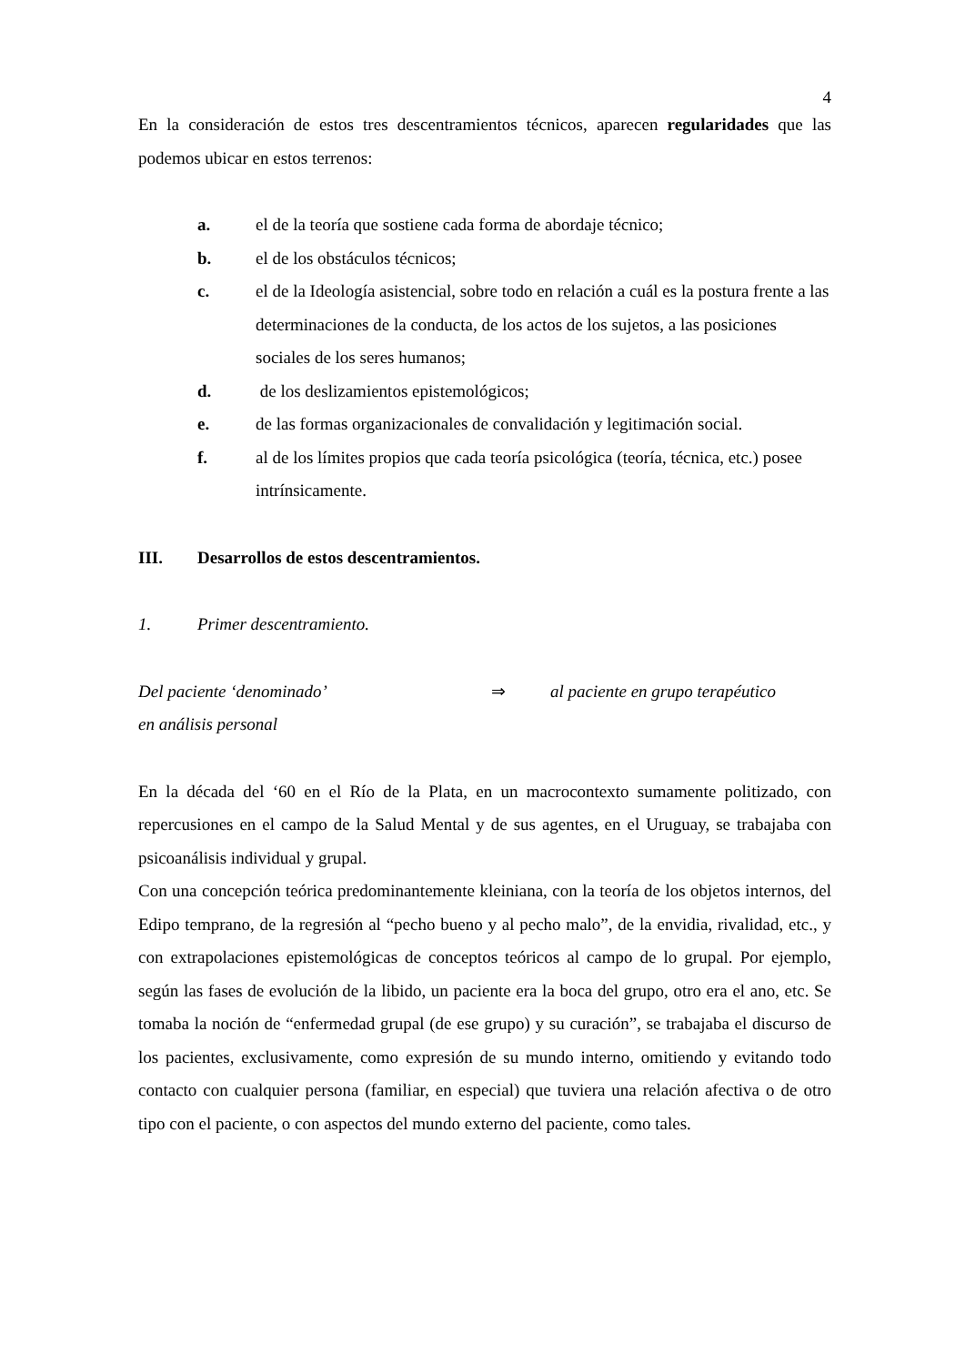4
En la consideración de estos tres descentramientos técnicos, aparecen regularidades que las podemos ubicar en estos terrenos:
a. el de la teoría que sostiene cada forma de abordaje técnico;
b. el de los obstáculos técnicos;
c. el de la Ideología asistencial, sobre todo en relación a cuál es la postura frente a las determinaciones de la conducta, de los actos de los sujetos, a las posiciones sociales de los seres humanos;
d. de los deslizamientos epistemológicos;
e. de las formas organizacionales de convalidación y legitimación social.
f. al de los límites propios que cada teoría psicológica (teoría, técnica, etc.) posee intrínsicamente.
III. Desarrollos de estos descentramientos.
1. Primer descentramiento.
Del paciente ‘denominado’ ⇒ al paciente en grupo terapéutico
en análisis personal
En la década del ‘60 en el Río de la Plata, en un macrocontexto sumamente politizado, con repercusiones en el campo de la Salud Mental y de sus agentes, en el Uruguay, se trabajaba con psicoanálisis individual y grupal.
Con una concepción teórica predominantemente kleiniana, con la teoría de los objetos internos, del Edipo temprano, de la regresión al “pecho bueno y al pecho malo”, de la envidia, rivalidad, etc., y con extrapolaciones epistemológicas de conceptos teóricos al campo de lo grupal. Por ejemplo, según las fases de evolución de la libido, un paciente era la boca del grupo, otro era el ano, etc. Se tomaba la noción de “enfermedad grupal (de ese grupo) y su curación”, se trabajaba el discurso de los pacientes, exclusivamente, como expresión de su mundo interno, omitiendo y evitando todo contacto con cualquier persona (familiar, en especial) que tuviera una relación afectiva o de otro tipo con el paciente, o con aspectos del mundo externo del paciente, como tales.